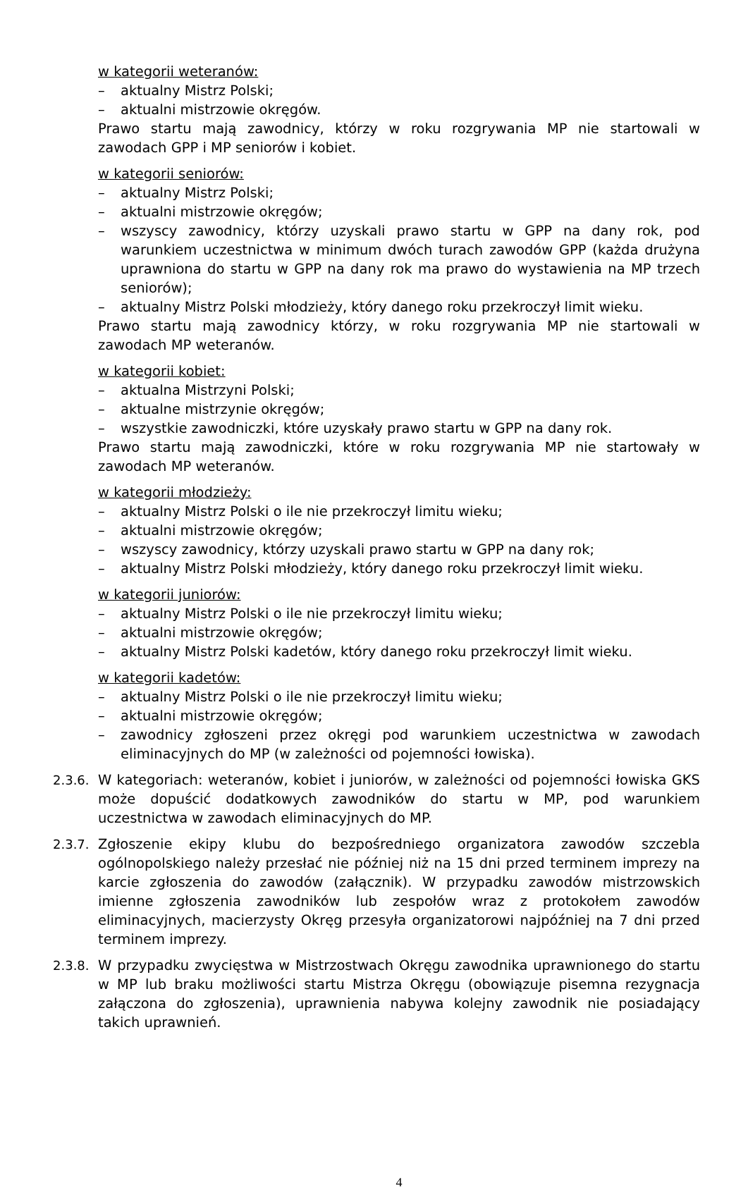w kategorii weteranów:
– aktualny Mistrz Polski;
– aktualni mistrzowie okręgów.
Prawo startu mają zawodnicy, którzy w roku rozgrywania MP nie startowali w zawodach GPP i MP seniorów i kobiet.
w kategorii seniorów:
– aktualny Mistrz Polski;
– aktualni mistrzowie okręgów;
– wszyscy zawodnicy, którzy uzyskali prawo startu w GPP na dany rok, pod warunkiem uczestnictwa w minimum dwóch turach zawodów GPP (każda drużyna uprawniona do startu w GPP na dany rok ma prawo do wystawienia na MP trzech seniorów);
– aktualny Mistrz Polski młodzieży, który danego roku przekroczył limit wieku.
Prawo startu mają zawodnicy którzy, w roku rozgrywania MP nie startowali w zawodach MP weteranów.
w kategorii kobiet:
– aktualna Mistrzyni Polski;
– aktualne mistrzynie okręgów;
– wszystkie zawodniczki, które uzyskały prawo startu w GPP na dany rok.
Prawo startu mają zawodniczki, które w roku rozgrywania MP nie startowały w zawodach MP weteranów.
w kategorii młodzieży:
– aktualny Mistrz Polski o ile nie przekroczył limitu wieku;
– aktualni mistrzowie okręgów;
– wszyscy zawodnicy, którzy uzyskali prawo startu w GPP na dany rok;
– aktualny Mistrz Polski młodzieży, który danego roku przekroczył limit wieku.
w kategorii juniorów:
– aktualny Mistrz Polski o ile nie przekroczył limitu wieku;
– aktualni mistrzowie okręgów;
– aktualny Mistrz Polski kadetów, który danego roku przekroczył limit wieku.
w kategorii kadetów:
– aktualny Mistrz Polski o ile nie przekroczył limitu wieku;
– aktualni mistrzowie okręgów;
– zawodnicy zgłoszeni przez okręgi pod warunkiem uczestnictwa w zawodach eliminacyjnych do MP (w zależności od pojemności łowiska).
2.3.6.
W kategoriach: weteranów, kobiet i juniorów, w zależności od pojemności łowiska GKS może dopuścić dodatkowych zawodników do startu w MP, pod warunkiem uczestnictwa w zawodach eliminacyjnych do MP.
2.3.7.
Zgłoszenie ekipy klubu do bezpośredniego organizatora zawodów szczebla ogólnopolskiego należy przesłać nie później niż na 15 dni przed terminem imprezy na karcie zgłoszenia do zawodów (załącznik). W przypadku zawodów mistrzowskich imienne zgłoszenia zawodników lub zespołów wraz z protokołem zawodów eliminacyjnych, macierzysty Okręg przesyła organizatorowi najpóźniej na 7 dni przed terminem imprezy.
2.3.8.
W przypadku zwycięstwa w Mistrzostwach Okręgu zawodnika uprawnionego do startu w MP lub braku możliwości startu Mistrza Okręgu (obowiązuje pisemna rezygnacja załączona do zgłoszenia), uprawnienia nabywa kolejny zawodnik nie posiadający takich uprawnień.
4